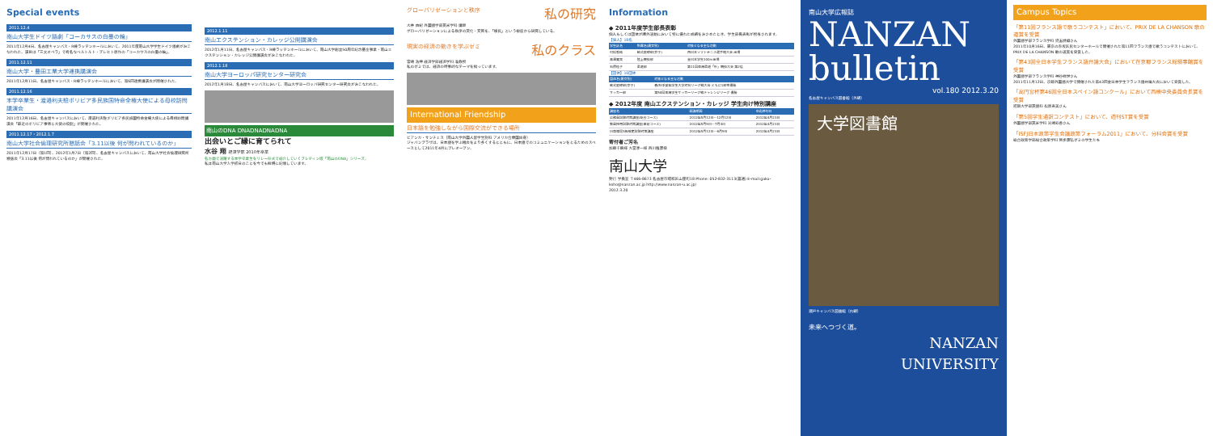Special events
2011.12.4
南山大学生ドイツ語劇「コーカサスの白墨の輪」
2011年12月4日、名古屋キャンパス・R棟ラッテンホールにおいて、2011年度南山大学学生ドイツ語劇がおこなわれた。演目は「三文オペラ」で有名なベルトルト・ブレヒト原作の「コーカサスの白墨の輪」。
2011.12.11
南山大学・豊田工業大学連携講演会
2011年12月11日、名古屋キャンパス・R棟ラッテンホールにおいて、第6回連携講演会が開催された。
2011.12.16
本学卒業生・渡邉利夫駐ボリビア多民族国特命全権大使による母校訪問講演会
2011年12月16日、名古屋キャンパスにおいて、渡邉利夫駐ボリビア多民族国特命全権大使による母校訪問講演会「最近のボリビア事情と大使の役割」が開催された。
2011.12.17・2012.1.7
南山大学社会倫理研究所懇話会「3.11以後 何が問われているのか」
2011年12月17日（第1回）、2012年1月7日（第2回）、名古屋キャンパスにおいて、南山大学社会倫理研究所懇話会「3.11以後 何が問われているのか」が開催された。
2012.1.11
南山エクステンション・カレッジ公開講演会
2012年1月11日、名古屋キャンパス・R棟ラッテンホールにおいて、南山大学創立50周年記念基金事業・南山エクステンション・カレッジ公開講演会がおこなわれた。
2012.1.18
南山大学ヨーロッパ研究センター研究会
2012年1月18日、名古屋キャンパスにおいて、南山大学ヨーロッパ研究センター研究会がおこなわれた。
南山のDNA DNADNADNADNA
出会いとご縁に育てられて
水谷 翔 経済学部 2010年卒業
各方面で活躍する本学卒業生をリレー形式で紹介していくブレティン版「南山のDNA」シリーズ。
私は南山大学入学初日のことを今でも鮮明に記憶しています。
グローバリゼーションと秩序
私の研究
大井 由紀 外国語学部英米学科 講師
グローバリゼーションによる秩序の変化・変質を、「移民」という視座から研究している。
現実の経済の動きを学ぶゼミ
私のクラス
宮崎 浩伸 経済学部経済学科 准教授
私のゼミでは、経済の時事的なテーマを扱っています。
International Friendship
日本語を勉強しながら国際交流ができる場所
ビアンカ・サンチェス（南山大学外国人留学生別科 アメリカ合衆国出身）
ジャパンプラザは、日本語を学ぶ機会をより多くするとともに、日本語でのコミュニケーションをとるためのスペースとして2011年4月にプレオープン。
Information
◆ 2011年度学生部長表彰
個人もしくは団体が課外活動において特に優れた成績をおさめたとき、学生部長表彰が授与されます。
【個人】18名
| 学生氏名 | 所属名(男女別) | 対象となる主な活動 |
| --- | --- | --- |
| 村松香純 | 軟式庭球部(女子) | 西日本ソフトテニス選手権大会 出場 |
| 高澤寛実 | 陸上競技部 | 全日本学生100m出場 |
| 石原桂子 | 柔道部 | 第11回東海柔道「形」競技大会 第2位 |
【団体】10団体
| 団体名(男女別) | 対象となる主な活動 |
| --- | --- |
| 軟式庭球部(女子) | 春/秋季愛知学生大学対抗リーグ戦大会 ともに1部準優勝 |
| サッカー部 | 第50回東海学生サッカーリーグ戦チャレンジリーグ 優勝 |
◆ 2012年度 南山エクステンション・カレッジ 学生向け特別講座
| 講座名 | 開講期間 | 申込締切日 |
| --- | --- | --- |
| 公務員試験対策講座(総合コース) | 2012年5月12日〜12月12日 | 2012年4月23日 |
| 教員採用試験対策講座(直前コース) | 2012年5月9日〜7月4日 | 2012年4月23日 |
| 日商簿記3級検定試験対策講座 | 2012年5月12日〜6月9日 | 2012年4月23日 |
寄付者ご芳名
加藤千鶴様 大宮淳一様 西川雅彦様
南山大学
発行 学長室 〒466-8673 名古屋市昭和区山里町18 Phone: 052-832-3113(直通) E-mail:gaku-koho@nanzan.ac.jp http://www.nanzan-u.ac.jp/
2012.3.20
南山大学広報誌
NANZAN
bulletin
vol.180 2012.3.20
名古屋キャンパス図書館（外観）
大学図書館
瀬戸キャンパス図書館（内観）
未来へつづく道。
NANZAN
UNIVERSITY
Campus Topics
「第11回フランス語で歌うコンテスト」において、PRIX DE LA CHANSON 歌の道賞を受賞
外国語学部フランス学科 児玉詩織さん
2011年10月16日、東京の赤坂区民センターホールで開催された第11回フランス語で歌うコンテストにおいて、PRIX DE LA CHANSON 歌の道賞を受賞した。
「第43回全日本学生フランス語弁論大会」において在京都フランス総領事館賞を受賞
外国語学部フランス学科 神谷祥世さん
2011年11月12日、京都外国語大学で開催された第43回全日本学生フランス語弁論大会において受賞した。
「高円宮杯第46回全日本スペイン語コンクール」において西検中央委員会長賞を受賞
短期大学部英語科 松原寿美さん
「第5回学生通訳コンテスト」において、週刊ST賞を受賞
外国語学部英米学科 光崎彩香さん
「ISFJ日本政策学生会議政策フォーラム2011」において、分科会賞を受賞
総合政策学部総合政策学科 賀多康弘ゼミの学生たち